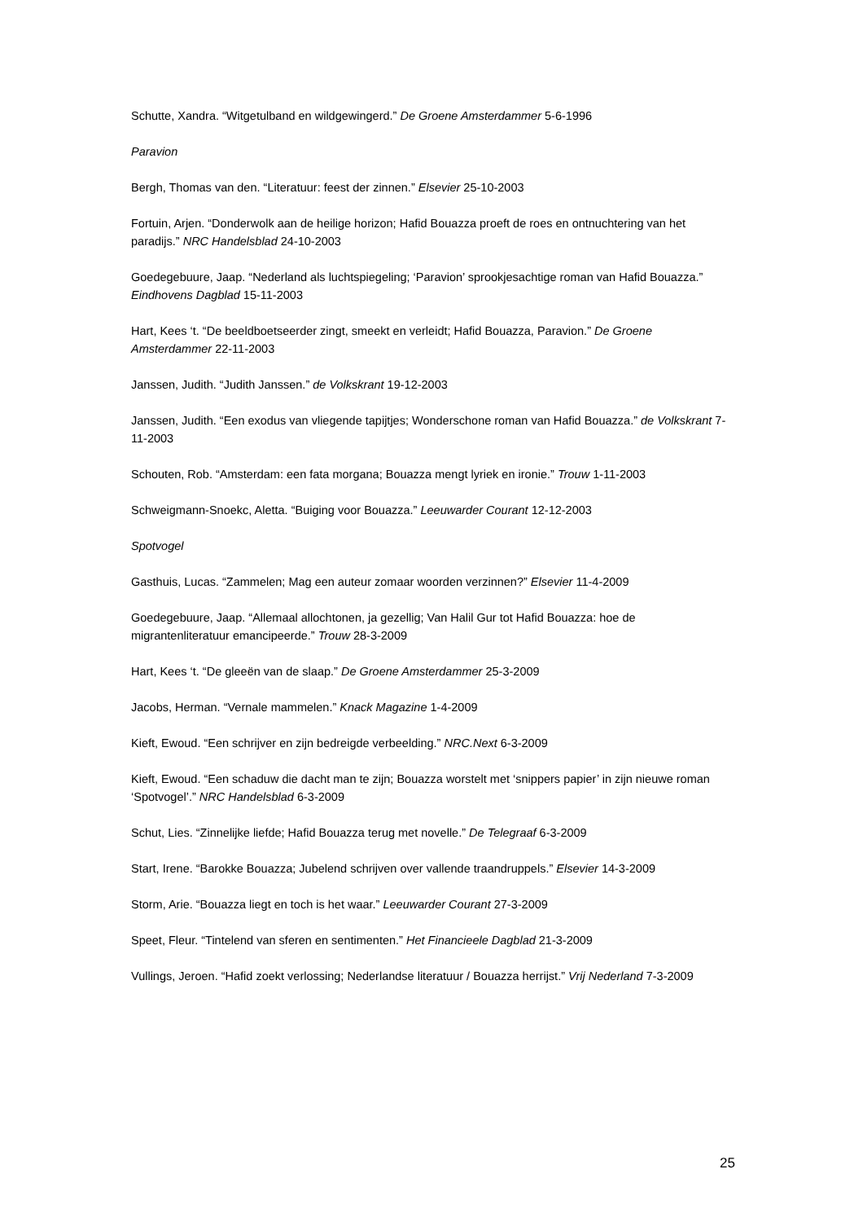Schutte, Xandra. “Witgetulband en wildgewingerd.” De Groene Amsterdammer 5-6-1996
Paravion
Bergh, Thomas van den. “Literatuur: feest der zinnen.” Elsevier 25-10-2003
Fortuin, Arjen. “Donderwolk aan de heilige horizon; Hafid Bouazza proeft de roes en ontnuchtering van het paradijs.” NRC Handelsblad 24-10-2003
Goedegebuure, Jaap. “Nederland als luchtspiegeling; ‘Paravion’ sprookjesachtige roman van Hafid Bouazza.” Eindhovens Dagblad 15-11-2003
Hart, Kees ‘t. “De beeldboetseerder zingt, smeekt en verleidt; Hafid Bouazza, Paravion.” De Groene Amsterdammer 22-11-2003
Janssen, Judith. “Judith Janssen.” de Volkskrant 19-12-2003
Janssen, Judith. “Een exodus van vliegende tapijtjes; Wonderschone roman van Hafid Bouazza.” de Volkskrant 7-11-2003
Schouten, Rob. “Amsterdam: een fata morgana; Bouazza mengt lyriek en ironie.” Trouw 1-11-2003
Schweigmann-Snoekc, Aletta. “Buiging voor Bouazza.” Leeuwarder Courant 12-12-2003
Spotvogel
Gasthuis, Lucas. “Zammelen; Mag een auteur zomaar woorden verzinnen?” Elsevier 11-4-2009
Goedegebuure, Jaap. “Allemaal allochtonen, ja gezellig; Van Halil Gur tot Hafid Bouazza: hoe de migrantenliteratuur emancipeerde.” Trouw 28-3-2009
Hart, Kees ‘t. “De gleeën van de slaap.” De Groene Amsterdammer 25-3-2009
Jacobs, Herman. “Vernale mammelen.” Knack Magazine 1-4-2009
Kieft, Ewoud. “Een schrijver en zijn bedreigde verbeelding.” NRC.Next 6-3-2009
Kieft, Ewoud. “Een schaduw die dacht man te zijn; Bouazza worstelt met ‘snippers papier’ in zijn nieuwe roman ‘Spotvogel’.” NRC Handelsblad 6-3-2009
Schut, Lies. “Zinnelijke liefde; Hafid Bouazza terug met novelle.” De Telegraaf 6-3-2009
Start, Irene. “Barokke Bouazza; Jubelend schrijven over vallende traandruppels.” Elsevier 14-3-2009
Storm, Arie. “Bouazza liegt en toch is het waar.” Leeuwarder Courant 27-3-2009
Speet, Fleur. “Tintelend van sferen en sentimenten.” Het Financieele Dagblad 21-3-2009
Vullings, Jeroen. “Hafid zoekt verlossing; Nederlandse literatuur / Bouazza herrijst.” Vrij Nederland 7-3-2009
25